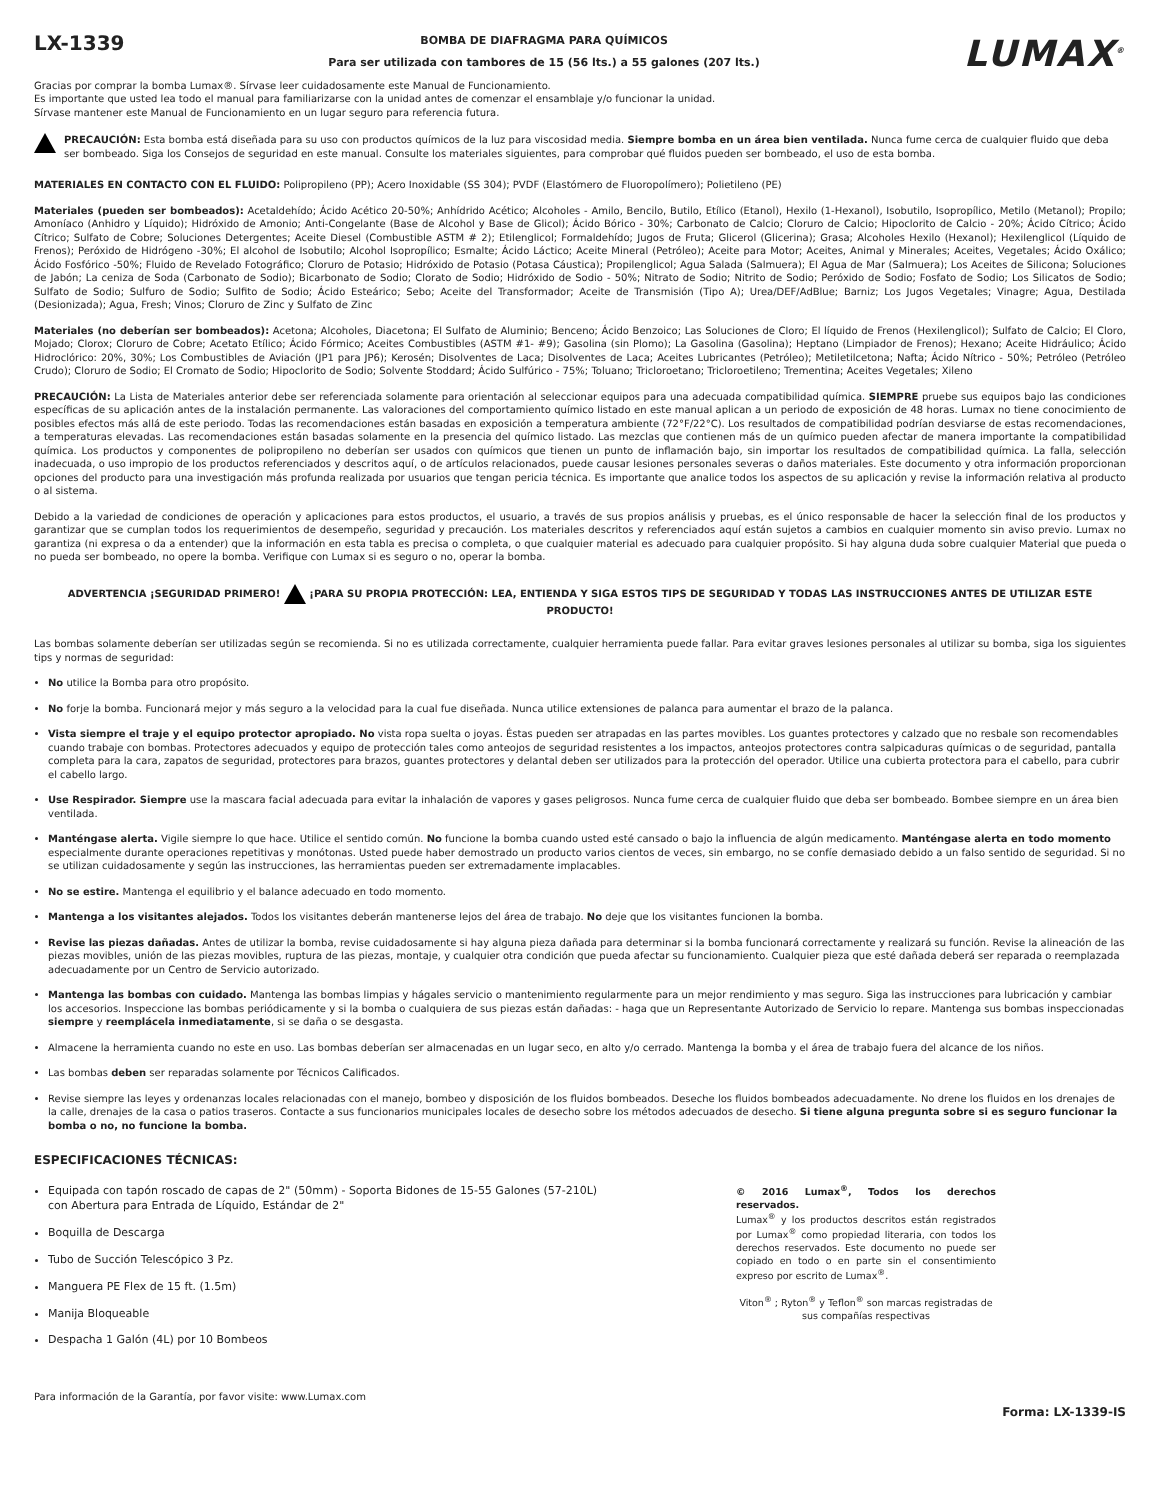LX-1339
BOMBA DE DIAFRAGMA PARA QUÍMICOS
Para ser utilizada con tambores de 15 (56 lts.) a 55 galones (207 lts.)
LUMAX<sup>®</sup>
Gracias por comprar la bomba Lumax®. Sírvase leer cuidadosamente este Manual de Funcionamiento.
Es importante que usted lea todo el manual para familiarizarse con la unidad antes de comenzar el ensamblaje y/o funcionar la unidad.
Sírvase mantener este Manual de Funcionamiento en un lugar seguro para referencia futura.
PRECAUCIÓN: Esta bomba está diseñada para su uso con productos químicos de la luz para viscosidad media. Siempre bomba en un área bien ventilada. Nunca fume cerca de cualquier fluido que deba ser bombeado. Siga los Consejos de seguridad en este manual. Consulte los materiales siguientes, para comprobar qué fluidos pueden ser bombeado, el uso de esta bomba.
MATERIALES EN CONTACTO CON EL FLUIDO: Polipropileno (PP); Acero Inoxidable (SS 304); PVDF (Elastómero de Fluoropolímero); Polietileno (PE)
Materiales (pueden ser bombeados): Acetaldehído; Ácido Acético 20-50%; Anhídrido Acético; Alcoholes - Amilo, Bencilo, Butilo, Etílico (Etanol), Hexilo (1-Hexanol), Isobutilo, Isopropílico, Metilo (Metanol); Propilo; Amoníaco (Anhidro y Líquido); Hidróxido de Amonio; Anti-Congelante (Base de Alcohol y Base de Glicol); Ácido Bórico - 30%; Carbonato de Calcio; Cloruro de Calcio; Hipoclorito de Calcio - 20%; Ácido Cítrico; Ácido Cítrico; Sulfato de Cobre; Soluciones Detergentes; Aceite Diesel (Combustible ASTM # 2); Etilenglicol; Formaldehído; Jugos de Fruta; Glicerol (Glicerina); Grasa; Alcoholes Hexilo (Hexanol); Hexilenglicol (Líquido de Frenos); Peróxido de Hidrógeno -30%; El alcohol de Isobutilo; Alcohol Isopropílico; Esmalte; Ácido Láctico; Aceite Mineral (Petróleo); Aceite para Motor; Aceites, Animal y Minerales; Aceites, Vegetales; Ácido Oxálico; Ácido Fosfórico -50%; Fluido de Revelado Fotográfico; Cloruro de Potasio; Hidróxido de Potasio (Potasa Cáustica); Propilenglicol; Agua Salada (Salmuera); El Agua de Mar (Salmuera); Los Aceites de Silicona; Soluciones de Jabón; La ceniza de Soda (Carbonato de Sodio); Bicarbonato de Sodio; Clorato de Sodio; Hidróxido de Sodio - 50%; Nitrato de Sodio; Nitrito de Sodio; Peróxido de Sodio; Fosfato de Sodio; Los Silicatos de Sodio; Sulfato de Sodio; Sulfuro de Sodio; Sulfito de Sodio; Ácido Esteárico; Sebo; Aceite del Transformador; Aceite de Transmisión (Tipo A); Urea/DEF/AdBlue; Barniz; Los Jugos Vegetales; Vinagre; Agua, Destilada (Desionizada); Agua, Fresh; Vinos; Cloruro de Zinc y Sulfato de Zinc
Materiales (no deberían ser bombeados): Acetona; Alcoholes, Diacetona; El Sulfato de Aluminio; Benceno; Ácido Benzoico; Las Soluciones de Cloro; El líquido de Frenos (Hexilenglicol); Sulfato de Calcio; El Cloro, Mojado; Clorox; Cloruro de Cobre; Acetato Etílico; Ácido Fórmico; Aceites Combustibles (ASTM #1- #9); Gasolina (sin Plomo); La Gasolina (Gasolina); Heptano (Limpiador de Frenos); Hexano; Aceite Hidráulico; Ácido Hidroclórico: 20%, 30%; Los Combustibles de Aviación (JP1 para JP6); Kerosén; Disolventes de Laca; Disolventes de Laca; Aceites Lubricantes (Petróleo); Metiletilcetona; Nafta; Ácido Nítrico - 50%; Petróleo (Petróleo Crudo); Cloruro de Sodio; El Cromato de Sodio; Hipoclorito de Sodio; Solvente Stoddard; Ácido Sulfúrico - 75%; Toluano; Tricloroetano; Tricloroetileno; Trementina; Aceites Vegetales; Xileno
PRECAUCIÓN: La Lista de Materiales anterior debe ser referenciada solamente para orientación al seleccionar equipos para una adecuada compatibilidad química. SIEMPRE pruebe sus equipos bajo las condiciones específicas de su aplicación antes de la instalación permanente. Las valoraciones del comportamiento químico listado en este manual aplican a un periodo de exposición de 48 horas. Lumax no tiene conocimiento de posibles efectos más allá de este periodo. Todas las recomendaciones están basadas en exposición a temperatura ambiente (72°F/22°C). Los resultados de compatibilidad podrían desviarse de estas recomendaciones, a temperaturas elevadas. Las recomendaciones están basadas solamente en la presencia del químico listado. Las mezclas que contienen más de un químico pueden afectar de manera importante la compatibilidad química. Los productos y componentes de polipropileno no deberían ser usados con químicos que tienen un punto de inflamación bajo, sin importar los resultados de compatibilidad química. La falla, selección inadecuada, o uso impropio de los productos referenciados y descritos aquí, o de artículos relacionados, puede causar lesiones personales severas o daños materiales. Este documento y otra información proporcionan opciones del producto para una investigación más profunda realizada por usuarios que tengan pericia técnica. Es importante que analice todos los aspectos de su aplicación y revise la información relativa al producto o al sistema.
Debido a la variedad de condiciones de operación y aplicaciones para estos productos, el usuario, a través de sus propios análisis y pruebas, es el único responsable de hacer la selección final de los productos y garantizar que se cumplan todos los requerimientos de desempeño, seguridad y precaución. Los materiales descritos y referenciados aquí están sujetos a cambios en cualquier momento sin aviso previo. Lumax no garantiza (ni expresa o da a entender) que la información en esta tabla es precisa o completa, o que cualquier material es adecuado para cualquier propósito. Si hay alguna duda sobre cualquier Material que pueda o no pueda ser bombeado, no opere la bomba. Verifique con Lumax si es seguro o no, operar la bomba.
ADVERTENCIA ¡SEGURIDAD PRIMERO! ¡PARA SU PROPIA PROTECCIÓN: LEA, ENTIENDA Y SIGA ESTOS TIPS DE SEGURIDAD Y TODAS LAS INSTRUCCIONES ANTES DE UTILIZAR ESTE PRODUCTO!
Las bombas solamente deberían ser utilizadas según se recomienda. Si no es utilizada correctamente, cualquier herramienta puede fallar. Para evitar graves lesiones personales al utilizar su bomba, siga los siguientes tips y normas de seguridad:
No utilice la Bomba para otro propósito.
No forje la bomba. Funcionará mejor y más seguro a la velocidad para la cual fue diseñada. Nunca utilice extensiones de palanca para aumentar el brazo de la palanca.
Vista siempre el traje y el equipo protector apropiado. No vista ropa suelta o joyas. Éstas pueden ser atrapadas en las partes movibles. Los guantes protectores y calzado que no resbale son recomendables cuando trabaje con bombas. Protectores adecuados y equipo de protección tales como anteojos de seguridad resistentes a los impactos, anteojos protectores contra salpicaduras químicas o de seguridad, pantalla completa para la cara, zapatos de seguridad, protectores para brazos, guantes protectores y delantal deben ser utilizados para la protección del operador. Utilice una cubierta protectora para el cabello, para cubrir el cabello largo.
Use Respirador. Siempre use la mascara facial adecuada para evitar la inhalación de vapores y gases peligrosos. Nunca fume cerca de cualquier fluido que deba ser bombeado. Bombee siempre en un área bien ventilada.
Manténgase alerta. Vigile siempre lo que hace. Utilice el sentido común. No funcione la bomba cuando usted esté cansado o bajo la influencia de algún medicamento. Manténgase alerta en todo momento especialmente durante operaciones repetitivas y monótonas. Usted puede haber demostrado un producto varios cientos de veces, sin embargo, no se confíe demasiado debido a un falso sentido de seguridad. Si no se utilizan cuidadosamente y según las instrucciones, las herramientas pueden ser extremadamente implacables.
No se estire. Mantenga el equilibrio y el balance adecuado en todo momento.
Mantenga a los visitantes alejados. Todos los visitantes deberán mantenerse lejos del área de trabajo. No deje que los visitantes funcionen la bomba.
Revise las piezas dañadas. Antes de utilizar la bomba, revise cuidadosamente si hay alguna pieza dañada para determinar si la bomba funcionará correctamente y realizará su función. Revise la alineación de las piezas movibles, unión de las piezas movibles, ruptura de las piezas, montaje, y cualquier otra condición que pueda afectar su funcionamiento. Cualquier pieza que esté dañada deberá ser reparada o reemplazada adecuadamente por un Centro de Servicio autorizado.
Mantenga las bombas con cuidado. Mantenga las bombas limpias y hágales servicio o mantenimiento regularmente para un mejor rendimiento y mas seguro. Siga las instrucciones para lubricación y cambiar los accesorios. Inspeccione las bombas periódicamente y si la bomba o cualquiera de sus piezas están dañadas: - haga que un Representante Autorizado de Servicio lo repare. Mantenga sus bombas inspeccionadas siempre y reemplácela inmediatamente, si se daña o se desgasta.
Almacene la herramienta cuando no este en uso. Las bombas deberían ser almacenadas en un lugar seco, en alto y/o cerrado. Mantenga la bomba y el área de trabajo fuera del alcance de los niños.
Las bombas deben ser reparadas solamente por Técnicos Calificados.
Revise siempre las leyes y ordenanzas locales relacionadas con el manejo, bombeo y disposición de los fluidos bombeados. Deseche los fluidos bombeados adecuadamente. No drene los fluidos en los drenajes de la calle, drenajes de la casa o patios traseros. Contacte a sus funcionarios municipales locales de desecho sobre los métodos adecuados de desecho. Si tiene alguna pregunta sobre si es seguro funcionar la bomba o no, no funcione la bomba.
ESPECIFICACIONES TÉCNICAS:
Equipada con tapón roscado de capas de 2" (50mm) - Soporta Bidones de 15-55 Galones (57-210L)
con Abertura para Entrada de Líquido, Estándar de 2"
Boquilla de Descarga
Tubo de Succión Telescópico 3 Pz.
Manguera PE Flex de 15 ft. (1.5m)
Manija Bloqueable
Despacha 1 Galón (4L) por 10 Bombeos
© 2016 Lumax<sup>®</sup>, Todos los derechos reservados.
Lumax<sup>®</sup> y los productos descritos están registrados por Lumax<sup>®</sup> como propiedad literaria, con todos los derechos reservados. Este documento no puede ser copiado en todo o en parte sin el consentimiento expreso por escrito de Lumax<sup>®</sup>.
Viton<sup>®</sup> ; Ryton<sup>®</sup> y Teflon<sup>®</sup> son marcas registradas de sus compañías respectivas
Para información de la Garantía, por favor visite: www.Lumax.com Forma: LX-1339-IS